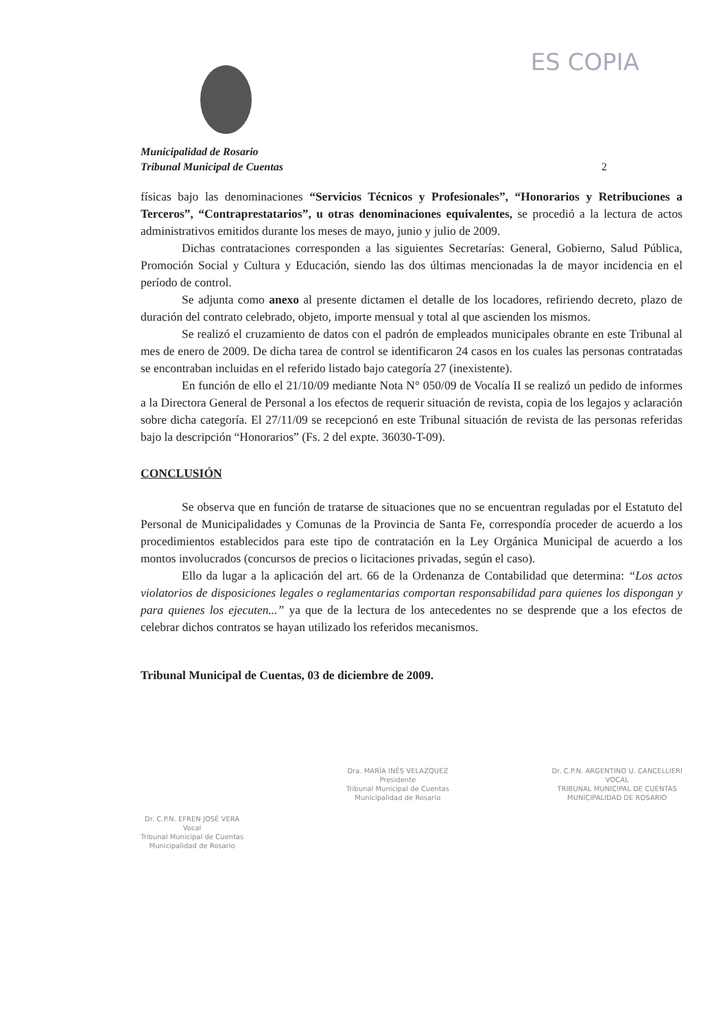ES COPIA
Municipalidad de Rosario
Tribunal Municipal de Cuentas 2
físicas bajo las denominaciones “Servicios Técnicos y Profesionales”, “Honorarios y Retribuciones a Terceros”, “Contraprestatarios”, u otras denominaciones equivalentes, se procedió a la lectura de actos administrativos emitidos durante los meses de mayo, junio y julio de 2009.
Dichas contrataciones corresponden a las siguientes Secretarías: General, Gobierno, Salud Pública, Promoción Social y Cultura y Educación, siendo las dos últimas mencionadas la de mayor incidencia en el período de control.
Se adjunta como anexo al presente dictamen el detalle de los locadores, refiriendo decreto, plazo de duración del contrato celebrado, objeto, importe mensual y total al que ascienden los mismos.
Se realizó el cruzamiento de datos con el padrón de empleados municipales obrante en este Tribunal al mes de enero de 2009. De dicha tarea de control se identificaron 24 casos en los cuales las personas contratadas se encontraban incluidas en el referido listado bajo categoría 27 (inexistente).
En función de ello el 21/10/09 mediante Nota N° 050/09 de Vocalía II se realizó un pedido de informes a la Directora General de Personal a los efectos de requerir situación de revista, copia de los legajos y aclaración sobre dicha categoría. El 27/11/09 se recepcionó en este Tribunal situación de revista de las personas referidas bajo la descripción “Honorarios” (Fs. 2 del expte. 36030-T-09).
CONCLUSIÓN
Se observa que en función de tratarse de situaciones que no se encuentran reguladas por el Estatuto del Personal de Municipalidades y Comunas de la Provincia de Santa Fe, correspondía proceder de acuerdo a los procedimientos establecidos para este tipo de contratación en la Ley Orgánica Municipal de acuerdo a los montos involucrados (concursos de precios o licitaciones privadas, según el caso).
Ello da lugar a la aplicación del art. 66 de la Ordenanza de Contabilidad que determina: “Los actos violatorios de disposiciones legales o reglamentarias comportan responsabilidad para quienes los dispongan y para quienes los ejecuten...” ya que de la lectura de los antecedentes no se desprende que a los efectos de celebrar dichos contratos se hayan utilizado los referidos mecanismos.
Tribunal Municipal de Cuentas, 03 de diciembre de 2009.
Dr. C.P.N. EFREN JOSÉ VERA
Vocal
Tribunal Municipal de Cuentas
Municipalidad de Rosario
Dra. MARÍA INÉS VELAZQUEZ
Presidente
Tribunal Municipal de Cuentas
Municipalidad de Rosario
Dr. C.P.N. ARGENTINO U. CANCELLIERI
VOCAL
TRIBUNAL MUNICIPAL DE CUENTAS
MUNICIPALIDAD DE ROSARIO